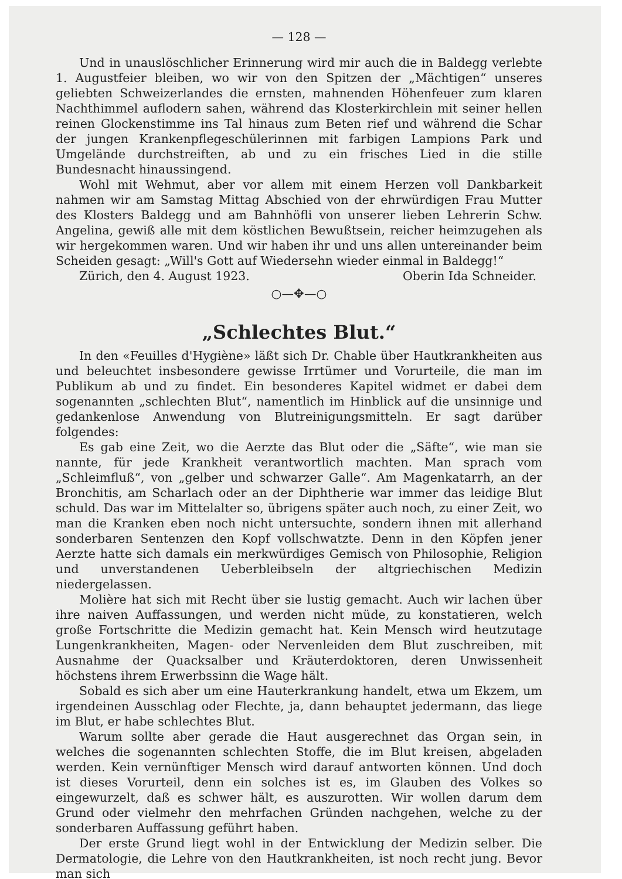— 128 —
Und in unauslöschlicher Erinnerung wird mir auch die in Baldegg verlebte 1. Augustfeier bleiben, wo wir von den Spitzen der „Mächtigen“ unseres geliebten Schweizerlandes die ernsten, mahnenden Höhenfeuer zum klaren Nachthimmel auflodern sahen, während das Klosterkirchlein mit seiner hellen reinen Glockenstimme ins Tal hinaus zum Beten rief und während die Schar der jungen Krankenpflegeschülerinnen mit farbigen Lampions Park und Umgelände durchstreiften, ab und zu ein frisches Lied in die stille Bundesnacht hinaussingend.
Wohl mit Wehmut, aber vor allem mit einem Herzen voll Dankbarkeit nahmen wir am Samstag Mittag Abschied von der ehrwürdigen Frau Mutter des Klosters Baldegg und am Bahnhöfli von unserer lieben Lehrerin Schw. Angelina, gewiß alle mit dem köstlichen Bewußtsein, reicher heimzugehen als wir hergekommen waren. Und wir haben ihr und uns allen untereinander beim Scheiden gesagt: „Will's Gott auf Wiedersehn wieder einmal in Baldegg!“
Zürich, den 4. August 1923. Oberin Ida Schneider.
○—✥—○
„Schlechtes Blut.“
In den «Feuilles d'Hygiène» läßt sich Dr. Chable über Hautkrankheiten aus und beleuchtet insbesondere gewisse Irrtümer und Vorurteile, die man im Publikum ab und zu findet. Ein besonderes Kapitel widmet er dabei dem sogenannten „schlechten Blut“, namentlich im Hinblick auf die unsinnige und gedankenlose Anwendung von Blutreinigungsmitteln. Er sagt darüber folgendes:
Es gab eine Zeit, wo die Aerzte das Blut oder die „Säfte“, wie man sie nannte, für jede Krankheit verantwortlich machten. Man sprach vom „Schleimfluß“, von „gelber und schwarzer Galle“. Am Magenkatarrh, an der Bronchitis, am Scharlach oder an der Diphtherie war immer das leidige Blut schuld. Das war im Mittelalter so, übrigens später auch noch, zu einer Zeit, wo man die Kranken eben noch nicht untersuchte, sondern ihnen mit allerhand sonderbaren Sentenzen den Kopf vollschwatzte. Denn in den Köpfen jener Aerzte hatte sich damals ein merkwürdiges Gemisch von Philosophie, Religion und unverstandenen Ueberbleibseln der altgriechischen Medizin niedergelassen.
Molière hat sich mit Recht über sie lustig gemacht. Auch wir lachen über ihre naiven Auffassungen, und werden nicht müde, zu konstatieren, welch große Fortschritte die Medizin gemacht hat. Kein Mensch wird heutzutage Lungenkrankheiten, Magen- oder Nervenleiden dem Blut zuschreiben, mit Ausnahme der Quacksalber und Kräuterdoktoren, deren Unwissenheit höchstens ihrem Erwerbssinn die Wage hält.
Sobald es sich aber um eine Hauterkrankung handelt, etwa um Ekzem, um irgendeinen Ausschlag oder Flechte, ja, dann behauptet jedermann, das liege im Blut, er habe schlechtes Blut.
Warum sollte aber gerade die Haut ausgerechnet das Organ sein, in welches die sogenannten schlechten Stoffe, die im Blut kreisen, abgeladen werden. Kein vernünftiger Mensch wird darauf antworten können. Und doch ist dieses Vorurteil, denn ein solches ist es, im Glauben des Volkes so eingewurzelt, daß es schwer hält, es auszurotten. Wir wollen darum dem Grund oder vielmehr den mehrfachen Gründen nachgehen, welche zu der sonderbaren Auffassung geführt haben.
Der erste Grund liegt wohl in der Entwicklung der Medizin selber. Die Dermatologie, die Lehre von den Hautkrankheiten, ist noch recht jung. Bevor man sich